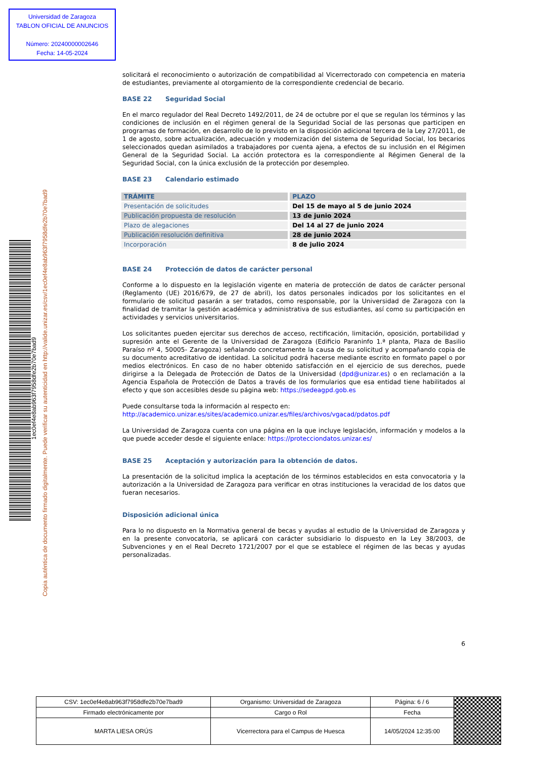Universidad de Zaragoza
TABLON OFICIAL DE ANUNCIOS
Número: 20240000002646
Fecha: 14-05-2024
Copia auténtica de documento firmado digitalmente. Puede verificar su autenticidad en http://valide.unizar.es/csv/1ec0ef4e8ab963f7958dfe2b70e7bad9
1ec0ef4e8ab963f7958dfe2b70e7bad9
solicitará el reconocimiento o autorización de compatibilidad al Vicerrectorado con competencia en materia de estudiantes, previamente al otorgamiento de la correspondiente credencial de becario.
BASE 22 Seguridad Social
En el marco regulador del Real Decreto 1492/2011, de 24 de octubre por el que se regulan los términos y las condiciones de inclusión en el régimen general de la Seguridad Social de las personas que participen en programas de formación, en desarrollo de lo previsto en la disposición adicional tercera de la Ley 27/2011, de 1 de agosto, sobre actualización, adecuación y modernización del sistema de Seguridad Social, los becarios seleccionados quedan asimilados a trabajadores por cuenta ajena, a efectos de su inclusión en el Régimen General de la Seguridad Social. La acción protectora es la correspondiente al Régimen General de la Seguridad Social, con la única exclusión de la protección por desempleo.
BASE 23 Calendario estimado
| TRÁMITE | PLAZO |
| --- | --- |
| Presentación de solicitudes | Del 15 de mayo al 5 de junio 2024 |
| Publicación propuesta de resolución | 13 de junio 2024 |
| Plazo de alegaciones | Del 14 al 27 de junio 2024 |
| Publicación resolución definitiva | 28 de junio 2024 |
| Incorporación | 8 de julio 2024 |
BASE 24 Protección de datos de carácter personal
Conforme a lo dispuesto en la legislación vigente en materia de protección de datos de carácter personal (Reglamento (UE) 2016/679, de 27 de abril), los datos personales indicados por los solicitantes en el formulario de solicitud pasarán a ser tratados, como responsable, por la Universidad de Zaragoza con la finalidad de tramitar la gestión académica y administrativa de sus estudiantes, así como su participación en actividades y servicios universitarios.
Los solicitantes pueden ejercitar sus derechos de acceso, rectificación, limitación, oposición, portabilidad y supresión ante el Gerente de la Universidad de Zaragoza (Edificio Paraninfo 1.ª planta, Plaza de Basilio Paraíso nº 4, 50005- Zaragoza) señalando concretamente la causa de su solicitud y acompañando copia de su documento acreditativo de identidad. La solicitud podrá hacerse mediante escrito en formato papel o por medios electrónicos. En caso de no haber obtenido satisfacción en el ejercicio de sus derechos, puede dirigirse a la Delegada de Protección de Datos de la Universidad (dpd@unizar.es) o en reclamación a la Agencia Española de Protección de Datos a través de los formularios que esa entidad tiene habilitados al efecto y que son accesibles desde su página web: https://sedeagpd.gob.es
Puede consultarse toda la información al respecto en:
http://academico.unizar.es/sites/academico.unizar.es/files/archivos/vgacad/pdatos.pdf
La Universidad de Zaragoza cuenta con una página en la que incluye legislación, información y modelos a la que puede acceder desde el siguiente enlace: https://protecciondatos.unizar.es/
BASE 25 Aceptación y autorización para la obtención de datos.
La presentación de la solicitud implica la aceptación de los términos establecidos en esta convocatoria y la autorización a la Universidad de Zaragoza para verificar en otras instituciones la veracidad de los datos que fueran necesarios.
Disposición adicional única
Para lo no dispuesto en la Normativa general de becas y ayudas al estudio de la Universidad de Zaragoza y en la presente convocatoria, se aplicará con carácter subsidiario lo dispuesto en la Ley 38/2003, de Subvenciones y en el Real Decreto 1721/2007 por el que se establece el régimen de las becas y ayudas personalizadas.
6
| CSV: 1ec0ef4e8ab963f7958dfe2b70e7bad9 | Organismo: Universidad de Zaragoza | Página: 6 / 6 | |
| Firmado electrónicamente por | Cargo o Rol | Fecha | |
| MARTA LIESA ORÚS | Vicerrectora para el Campus de Huesca | 14/05/2024 12:35:00 | |